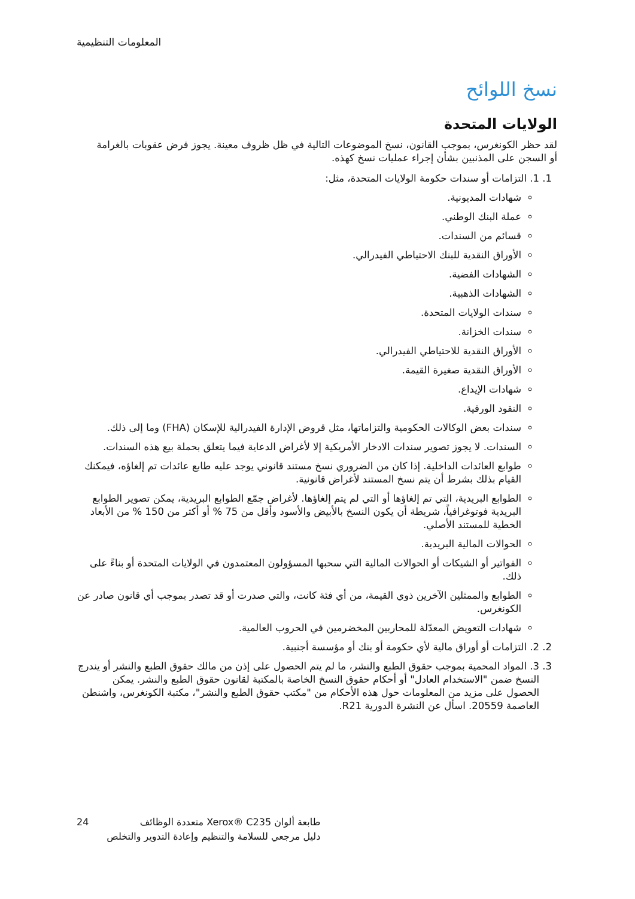المعلومات التنظيمية
نسخ اللوائح
الولايات المتحدة
لقد حظر الكونغرس، بموجب القانون، نسخ الموضوعات التالية في ظل ظروف معينة. يجوز فرض عقوبات بالغرامة أو السجن على المذنبين بشأن إجراء عمليات نسخ كهذه.
1. 1. التزامات أو سندات حكومة الولايات المتحدة، مثل:
شهادات المديونية.
عملة البنك الوطني.
قسائم من السندات.
الأوراق النقدية للبنك الاحتياطي الفيدرالي.
الشهادات الفضية.
الشهادات الذهبية.
سندات الولايات المتحدة.
سندات الخزانة.
الأوراق النقدية للاحتياطي الفيدرالي.
الأوراق النقدية صغيرة القيمة.
شهادات الإيداع.
النقود الورقية.
سندات بعض الوكالات الحكومية والتزاماتها، مثل قروض الإدارة الفيدرالية للإسكان (FHA) وما إلى ذلك.
السندات. لا يجوز تصوير سندات الادخار الأمريكية إلا لأغراض الدعاية فيما يتعلق بحملة بيع هذه السندات.
طوابع العائدات الداخلية. إذا كان من الضروري نسخ مستند قانوني يوجد عليه طابع عائدات تم إلغاؤه، فيمكنك القيام بذلك بشرط أن يتم نسخ المستند لأغراض قانونية.
الطوابع البريدية، التي تم إلغاؤها أو التي لم يتم إلغاؤها. لأغراض جمّع الطوابع البريدية، يمكن تصوير الطوابع البريدية فوتوغرافياً، شريطة أن يكون النسخ بالأبيض والأسود وأقل من 75 % أو أكثر من 150 % من الأبعاد الخطية للمستند الأصلي.
الحوالات المالية البريدية.
الفواتير أو الشيكات أو الحوالات المالية التي سحبها المسؤولون المعتمدون في الولايات المتحدة أو بناءً على ذلك.
الطوابع والممثلين الآخرين ذوي القيمة، من أي فئة كانت، والتي صدرت أو قد تصدر بموجب أي قانون صادر عن الكونغرس.
شهادات التعويض المعدّلة للمحاربين المخضرمين في الحروب العالمية.
2. 2. التزامات أو أوراق مالية لأي حكومة أو بنك أو مؤسسة أجنبية.
3. 3. المواد المحمية بموجب حقوق الطبع والنشر، ما لم يتم الحصول على إذن من مالك حقوق الطبع والنشر أو يندرج النسخ ضمن "الاستخدام العادل" أو أحكام حقوق النسخ الخاصة بالمكتبة لقانون حقوق الطبع والنشر. يمكن الحصول على مزيد من المعلومات حول هذه الأحكام من "مكتب حقوق الطبع والنشر"، مكتبة الكونغرس، واشنطن العاصمة 20559. اسأل عن النشرة الدورية R21.
24 طابعة ألوان Xerox® C235 متعددة الوظائف
دليل مرجعي للسلامة والتنظيم وإعادة التدوير والتخلص